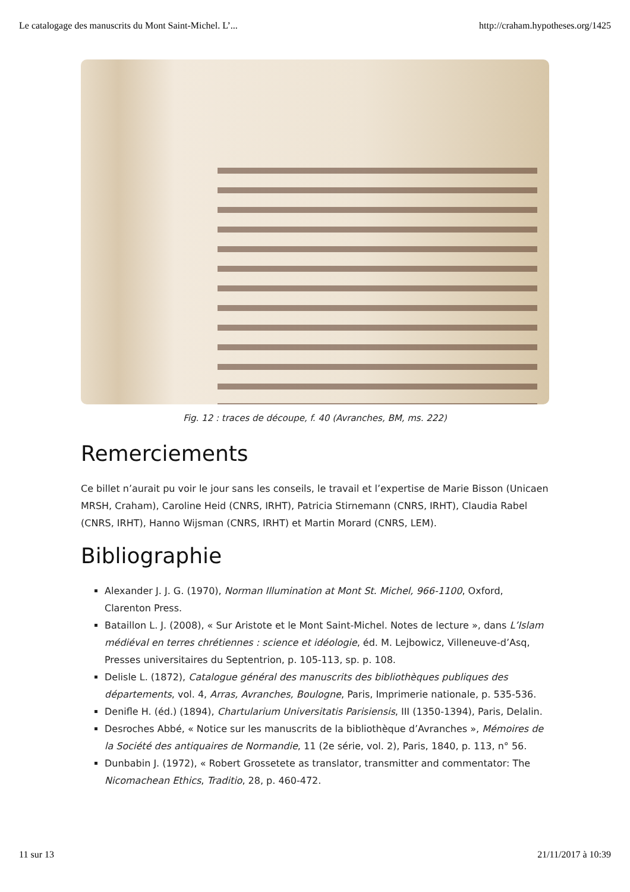Le catalogage des manuscrits du Mont Saint-Michel. L’... http://craham.hypotheses.org/1425
Fig. 12 : traces de découpe, f. 40 (Avranches, BM, ms. 222)
Remerciements
Ce billet n’aurait pu voir le jour sans les conseils, le travail et l’expertise de Marie Bisson (Unicaen MRSH, Craham), Caroline Heid (CNRS, IRHT), Patricia Stirnemann (CNRS, IRHT), Claudia Rabel (CNRS, IRHT), Hanno Wijsman (CNRS, IRHT) et Martin Morard (CNRS, LEM).
Bibliographie
Alexander J. J. G. (1970), Norman Illumination at Mont St. Michel, 966-1100, Oxford, Clarenton Press.
Bataillon L. J. (2008), « Sur Aristote et le Mont Saint-Michel. Notes de lecture », dans L’Islam médiéval en terres chrétiennes : science et idéologie, éd. M. Lejbowicz, Villeneuve-d’Asq, Presses universitaires du Septentrion, p. 105-113, sp. p. 108.
Delisle L. (1872), Catalogue général des manuscrits des bibliothèques publiques des départements, vol. 4, Arras, Avranches, Boulogne, Paris, Imprimerie nationale, p. 535-536.
Denifle H. (éd.) (1894), Chartularium Universitatis Parisiensis, III (1350-1394), Paris, Delalin.
Desroches Abbé, « Notice sur les manuscrits de la bibliothèque d’Avranches », Mémoires de la Société des antiquaires de Normandie, 11 (2e série, vol. 2), Paris, 1840, p. 113, n° 56.
Dunbabin J. (1972), « Robert Grossetete as translator, transmitter and commentator: The Nicomachean Ethics, Traditio, 28, p. 460-472.
11 sur 13 21/11/2017 à 10:39